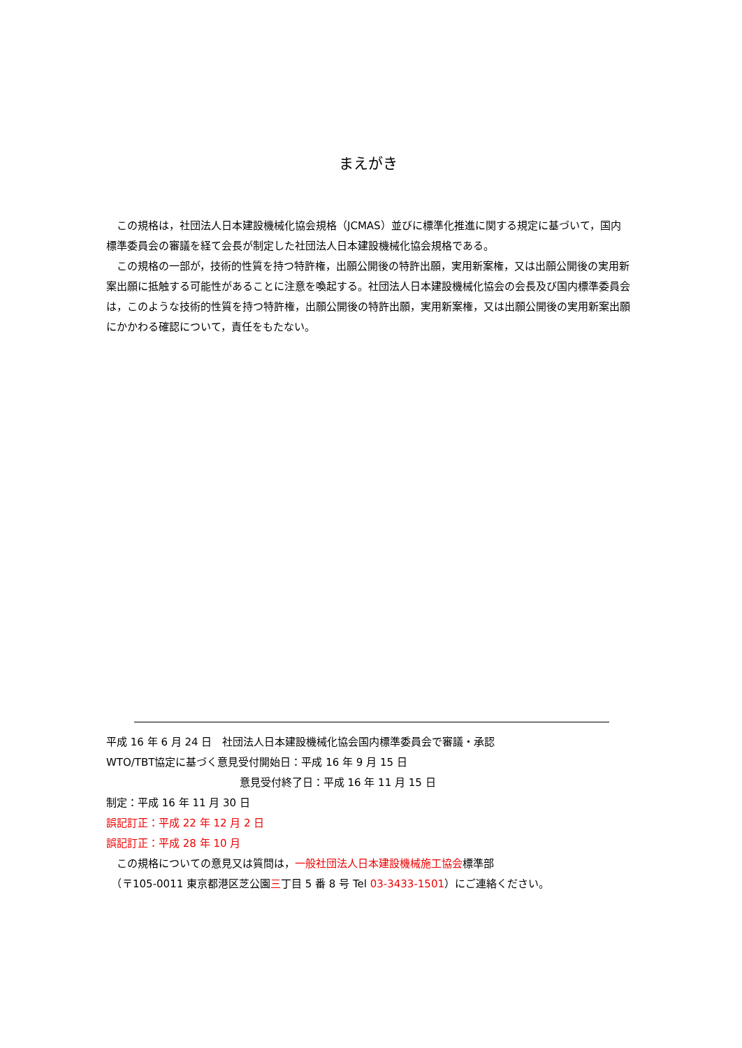まえがき
この規格は，社団法人日本建設機械化協会規格（JCMAS）並びに標準化推進に関する規定に基づいて，国内標準委員会の審議を経て会長が制定した社団法人日本建設機械化協会規格である。
この規格の一部が，技術的性質を持つ特許権，出願公開後の特許出願，実用新案権，又は出願公開後の実用新案出願に抵触する可能性があることに注意を喚起する。社団法人日本建設機械化協会の会長及び国内標準委員会は，このような技術的性質を持つ特許権，出願公開後の特許出願，実用新案権，又は出願公開後の実用新案出願にかかわる確認について，責任をもたない。
平成 16 年 6 月 24 日　社団法人日本建設機械化協会国内標準委員会で審議・承認
WTO/TBT協定に基づく意見受付開始日：平成 16 年 9 月 15 日
意見受付終了日：平成 16 年 11 月 15 日
制定：平成 16 年 11 月 30 日
誤記訂正：平成 22 年 12 月 2 日
誤記訂正：平成 28 年 10 月
　この規格についての意見又は質問は，一般社団法人日本建設機械施工協会標準部
　（〒105-0011 東京都港区芝公園三丁目 5 番 8 号 Tel 03-3433-1501）にご連絡ください。